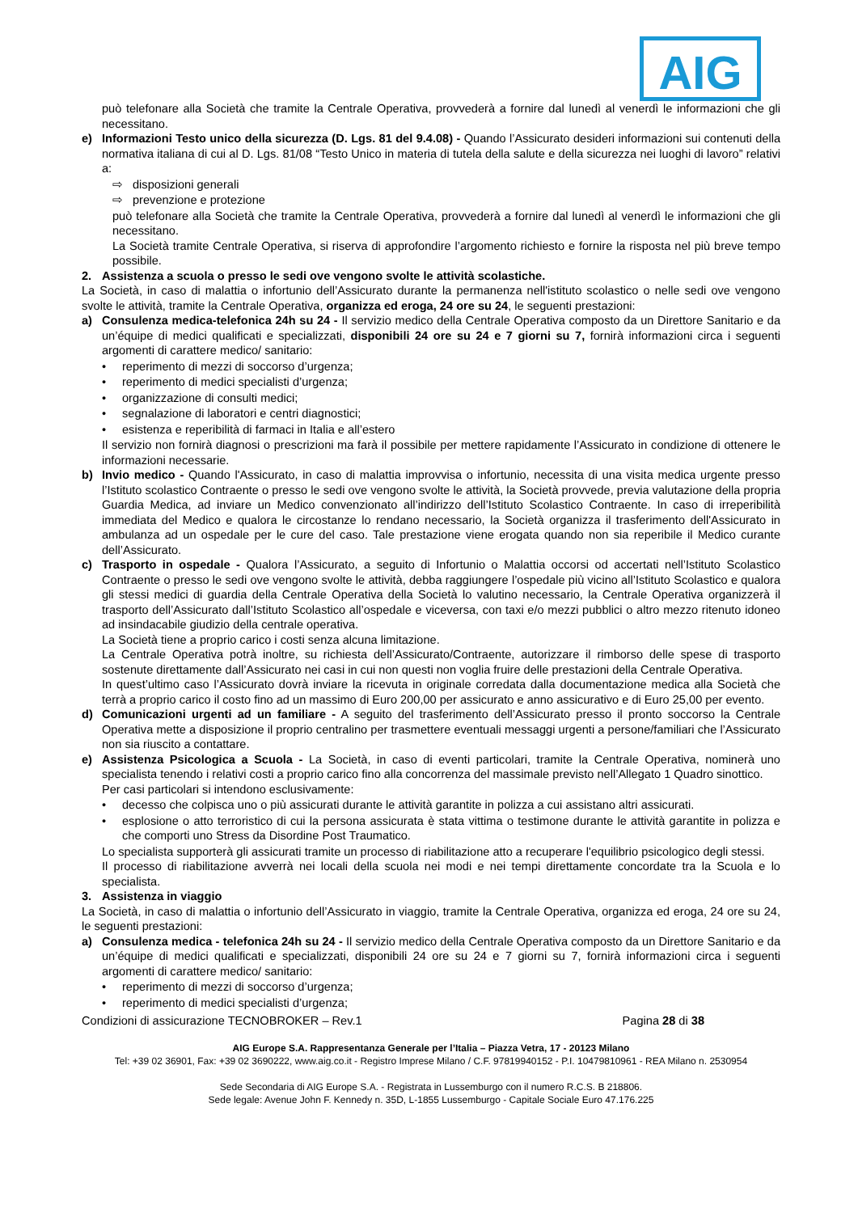AIG
può telefonare alla Società che tramite la Centrale Operativa, provvederà a fornire dal lunedì al venerdì le informazioni che gli necessitano.
e) Informazioni Testo unico della sicurezza (D. Lgs. 81 del 9.4.08) - Quando l’Assicurato desideri informazioni sui contenuti della normativa italiana di cui al D. Lgs. 81/08 “Testo Unico in materia di tutela della salute e della sicurezza nei luoghi di lavoro” relativi a:
⇨ disposizioni generali
⇨ prevenzione e protezione
può telefonare alla Società che tramite la Centrale Operativa, provvederà a fornire dal lunedì al venerdì le informazioni che gli necessitano.
La Società tramite Centrale Operativa, si riserva di approfondire l’argomento richiesto e fornire la risposta nel più breve tempo possibile.
2. Assistenza a scuola o presso le sedi ove vengono svolte le attività scolastiche.
La Società, in caso di malattia o infortunio dell’Assicurato durante la permanenza nell'istituto scolastico o nelle sedi ove vengono svolte le attività, tramite la Centrale Operativa, organizza ed eroga, 24 ore su 24, le seguenti prestazioni:
a) Consulenza medica-telefonica 24h su 24 - Il servizio medico della Centrale Operativa composto da un Direttore Sanitario e da un’équipe di medici qualificati e specializzati, disponibili 24 ore su 24 e 7 giorni su 7, fornirà informazioni circa i seguenti argomenti di carattere medico/ sanitario:
• reperimento di mezzi di soccorso d’urgenza;
• reperimento di medici specialisti d’urgenza;
• organizzazione di consulti medici;
• segnalazione di laboratori e centri diagnostici;
• esistenza e reperibilità di farmaci in Italia e all’estero
Il servizio non fornirà diagnosi o prescrizioni ma farà il possibile per mettere rapidamente l’Assicurato in condizione di ottenere le informazioni necessarie.
b) Invio medico - Quando l'Assicurato, in caso di malattia improvvisa o infortunio, necessita di una visita medica urgente presso l’Istituto scolastico Contraente o presso le sedi ove vengono svolte le attività, la Società provvede, previa valutazione della propria Guardia Medica, ad inviare un Medico convenzionato all’indirizzo dell’Istituto Scolastico Contraente. In caso di irreperibilità immediata del Medico e qualora le circostanze lo rendano necessario, la Società organizza il trasferimento dell'Assicurato in ambulanza ad un ospedale per le cure del caso. Tale prestazione viene erogata quando non sia reperibile il Medico curante dell’Assicurato.
c) Trasporto in ospedale - Qualora l’Assicurato, a seguito di Infortunio o Malattia occorsi od accertati nell’Istituto Scolastico Contraente o presso le sedi ove vengono svolte le attività, debba raggiungere l’ospedale più vicino all’Istituto Scolastico e qualora gli stessi medici di guardia della Centrale Operativa della Società lo valutino necessario, la Centrale Operativa organizzerà il trasporto dell’Assicurato dall’Istituto Scolastico all’ospedale e viceversa, con taxi e/o mezzi pubblici o altro mezzo ritenuto idoneo ad insindacabile giudizio della centrale operativa.
La Società tiene a proprio carico i costi senza alcuna limitazione.
La Centrale Operativa potrà inoltre, su richiesta dell’Assicurato/Contraente, autorizzare il rimborso delle spese di trasporto sostenute direttamente dall’Assicurato nei casi in cui non questi non voglia fruire delle prestazioni della Centrale Operativa.
In quest’ultimo caso l’Assicurato dovrà inviare la ricevuta in originale corredata dalla documentazione medica alla Società che terrà a proprio carico il costo fino ad un massimo di Euro 200,00 per assicurato e anno assicurativo e di Euro 25,00 per evento.
d) Comunicazioni urgenti ad un familiare - A seguito del trasferimento dell’Assicurato presso il pronto soccorso la Centrale Operativa mette a disposizione il proprio centralino per trasmettere eventuali messaggi urgenti a persone/familiari che l’Assicurato non sia riuscito a contattare.
e) Assistenza Psicologica a Scuola - La Società, in caso di eventi particolari, tramite la Centrale Operativa, nominerà uno specialista tenendo i relativi costi a proprio carico fino alla concorrenza del massimale previsto nell’Allegato 1 Quadro sinottico.
Per casi particolari si intendono esclusivamente:
• decesso che colpisca uno o più assicurati durante le attività garantite in polizza a cui assistano altri assicurati.
• esplosione o atto terroristico di cui la persona assicurata è stata vittima o testimone durante le attività garantite in polizza e che comporti uno Stress da Disordine Post Traumatico.
Lo specialista supporterà gli assicurati tramite un processo di riabilitazione atto a recuperare l'equilibrio psicologico degli stessi.
Il processo di riabilitazione avverrà nei locali della scuola nei modi e nei tempi direttamente concordate tra la Scuola e lo specialista.
3. Assistenza in viaggio
La Società, in caso di malattia o infortunio dell’Assicurato in viaggio, tramite la Centrale Operativa, organizza ed eroga, 24 ore su 24, le seguenti prestazioni:
a) Consulenza medica - telefonica 24h su 24 - Il servizio medico della Centrale Operativa composto da un Direttore Sanitario e da un’équipe di medici qualificati e specializzati, disponibili 24 ore su 24 e 7 giorni su 7, fornirà informazioni circa i seguenti argomenti di carattere medico/ sanitario:
• reperimento di mezzi di soccorso d’urgenza;
• reperimento di medici specialisti d’urgenza;
Condizioni di assicurazione TECNOBROKER – Rev.1 Pagina 28 di 38
AIG Europe S.A. Rappresentanza Generale per l’Italia – Piazza Vetra, 17 - 20123 Milano
Tel: +39 02 36901, Fax: +39 02 3690222, www.aig.co.it - Registro Imprese Milano / C.F. 97819940152 - P.I. 10479810961 - REA Milano n. 2530954
Sede Secondaria di AIG Europe S.A. - Registrata in Lussemburgo con il numero R.C.S. B 218806.
Sede legale: Avenue John F. Kennedy n. 35D, L-1855 Lussemburgo - Capitale Sociale Euro 47.176.225